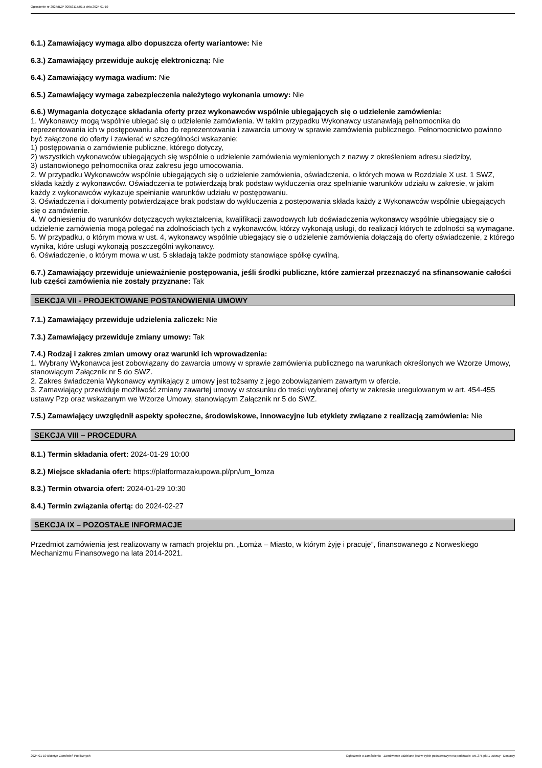Ogłoszenie nr 2024/BZP 00053117/01 z dnia 2024-01-19
6.1.) Zamawiający wymaga albo dopuszcza oferty wariantowe: Nie
6.3.) Zamawiający przewiduje aukcję elektroniczną: Nie
6.4.) Zamawiający wymaga wadium: Nie
6.5.) Zamawiający wymaga zabezpieczenia należytego wykonania umowy: Nie
6.6.) Wymagania dotyczące składania oferty przez wykonawców wspólnie ubiegających się o udzielenie zamówienia:
1. Wykonawcy mogą wspólnie ubiegać się o udzielenie zamówienia. W takim przypadku Wykonawcy ustanawiają pełnomocnika do reprezentowania ich w postępowaniu albo do reprezentowania i zawarcia umowy w sprawie zamówienia publicznego. Pełnomocnictwo powinno być załączone do oferty i zawierać w szczególności wskazanie:
1) postępowania o zamówienie publiczne, którego dotyczy,
2) wszystkich wykonawców ubiegających się wspólnie o udzielenie zamówienia wymienionych z nazwy z określeniem adresu siedziby,
3) ustanowionego pełnomocnika oraz zakresu jego umocowania.
2. W przypadku Wykonawców wspólnie ubiegających się o udzielenie zamówienia, oświadczenia, o których mowa w Rozdziale X ust. 1 SWZ, składa każdy z wykonawców. Oświadczenia te potwierdzają brak podstaw wykluczenia oraz spełnianie warunków udziału w zakresie, w jakim każdy z wykonawców wykazuje spełnianie warunków udziału w postępowaniu.
3. Oświadczenia i dokumenty potwierdzające brak podstaw do wykluczenia z postępowania składa każdy z Wykonawców wspólnie ubiegających się o zamówienie.
4. W odniesieniu do warunków dotyczących wykształcenia, kwalifikacji zawodowych lub doświadczenia wykonawcy wspólnie ubiegający się o udzielenie zamówienia mogą polegać na zdolnościach tych z wykonawców, którzy wykonają usługi, do realizacji których te zdolności są wymagane.
5. W przypadku, o którym mowa w ust. 4, wykonawcy wspólnie ubiegający się o udzielenie zamówienia dołączają do oferty oświadczenie, z którego wynika, które usługi wykonają poszczególni wykonawcy.
6. Oświadczenie, o którym mowa w ust. 5 składają także podmioty stanowiące spółkę cywilną.
6.7.) Zamawiający przewiduje unieważnienie postępowania, jeśli środki publiczne, które zamierzał przeznaczyć na sfinansowanie całości lub części zamówienia nie zostały przyznane: Tak
SEKCJA VII - PROJEKTOWANE POSTANOWIENIA UMOWY
7.1.) Zamawiający przewiduje udzielenia zaliczek: Nie
7.3.) Zamawiający przewiduje zmiany umowy: Tak
7.4.) Rodzaj i zakres zmian umowy oraz warunki ich wprowadzenia:
1. Wybrany Wykonawca jest zobowiązany do zawarcia umowy w sprawie zamówienia publicznego na warunkach określonych we Wzorze Umowy, stanowiącym Załącznik nr 5 do SWZ.
2. Zakres świadczenia Wykonawcy wynikający z umowy jest tożsamy z jego zobowiązaniem zawartym w ofercie.
3. Zamawiający przewiduje możliwość zmiany zawartej umowy w stosunku do treści wybranej oferty w zakresie uregulowanym w art. 454-455 ustawy Pzp oraz wskazanym we Wzorze Umowy, stanowiącym Załącznik nr 5 do SWZ.
7.5.) Zamawiający uwzględnił aspekty społeczne, środowiskowe, innowacyjne lub etykiety związane z realizacją zamówienia: Nie
SEKCJA VIII – PROCEDURA
8.1.) Termin składania ofert: 2024-01-29 10:00
8.2.) Miejsce składania ofert: https://platformazakupowa.pl/pn/um_lomza
8.3.) Termin otwarcia ofert: 2024-01-29 10:30
8.4.) Termin związania ofertą: do 2024-02-27
SEKCJA IX – POZOSTAŁE INFORMACJE
Przedmiot zamówienia jest realizowany w ramach projektu pn. „Łomża – Miasto, w którym żyję i pracuję”, finansowanego z Norweskiego Mechanizmu Finansowego na lata 2014-2021.
2024-01-19 Biuletyn Zamówień Publicznych Ogłoszenie o zamówieniu - Zamówienie udzielane jest w trybie podstawowym na podstawie: art. 275 pkt 1 ustawy - Dostawy